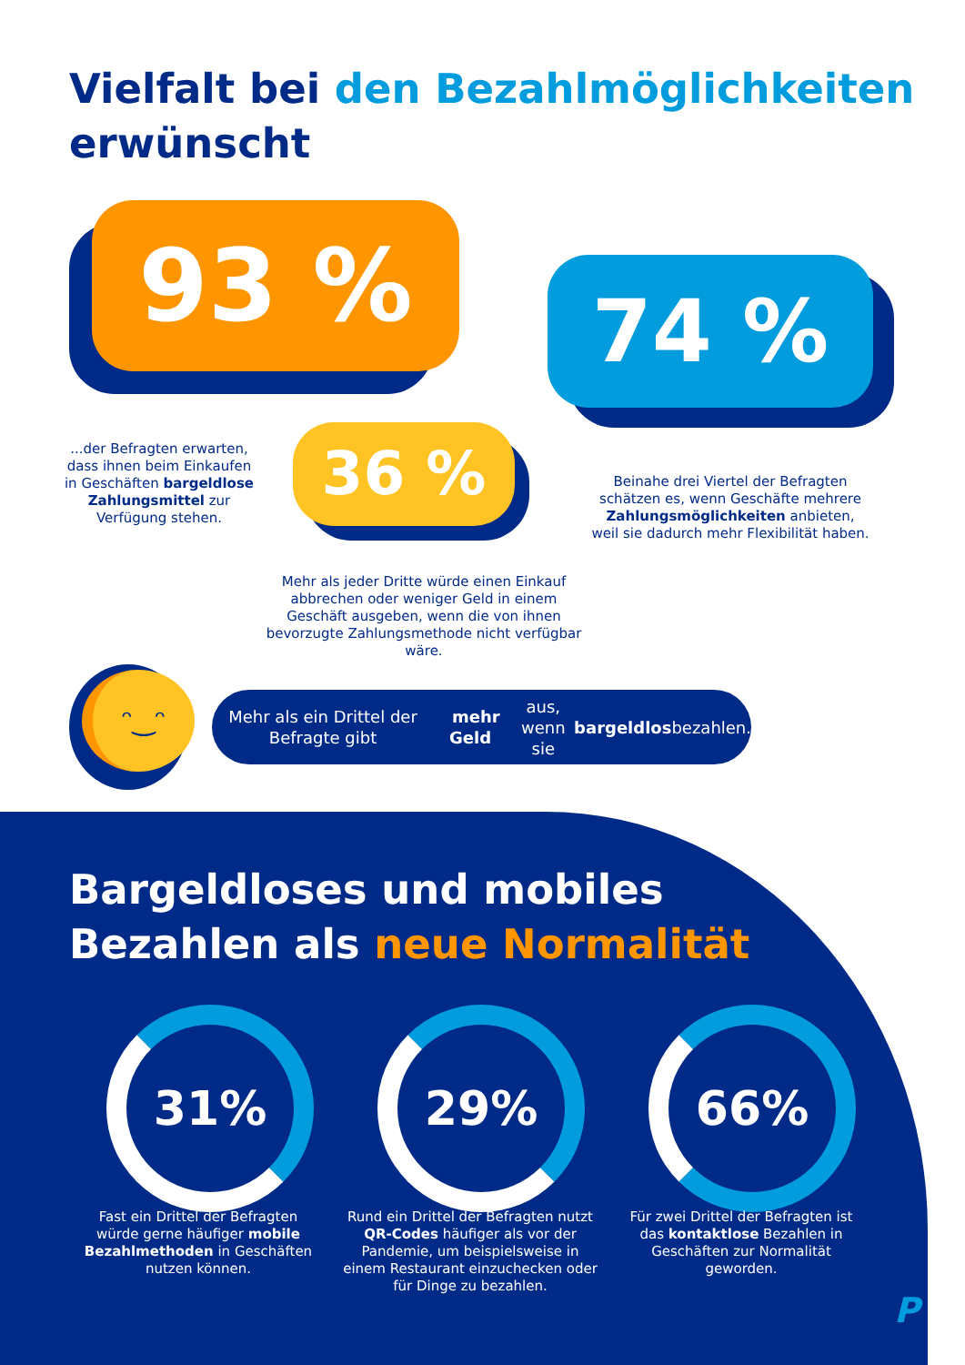Vielfalt bei den Bezahlmöglichkeiten
erwünscht
93 %
...der Befragten erwarten, dass ihnen beim Einkaufen in Geschäften bargeldlose Zahlungsmittel zur Verfügung stehen.
74 %
Beinahe drei Viertel der Befragten schätzen es, wenn Geschäfte mehrere Zahlungsmöglichkeiten anbieten, weil sie dadurch mehr Flexibilität haben.
36 %
Mehr als jeder Dritte würde einen Einkauf abbrechen oder weniger Geld in einem Geschäft ausgeben, wenn die von ihnen bevorzugte Zahlungsmethode nicht verfügbar wäre.
ᵔ‿ᵔ
Mehr als ein Drittel der Befragte gibt mehr Geld aus, wenn
sie bargeldlos bezahlen.
Bargeldloses und mobiles
Bezahlen als neue Normalität
31% 29% 66%
Fast ein Drittel der Befragten würde gerne häufiger mobile Bezahlmethoden in Geschäften nutzen können.
Rund ein Drittel der Befragten nutzt QR-Codes häufiger als vor der Pandemie, um beispielsweise in einem Restaurant einzuchecken oder für Dinge zu bezahlen.
Für zwei Drittel der Befragten ist das kontaktlose Bezahlen in Geschäften zur Normalität geworden.
P